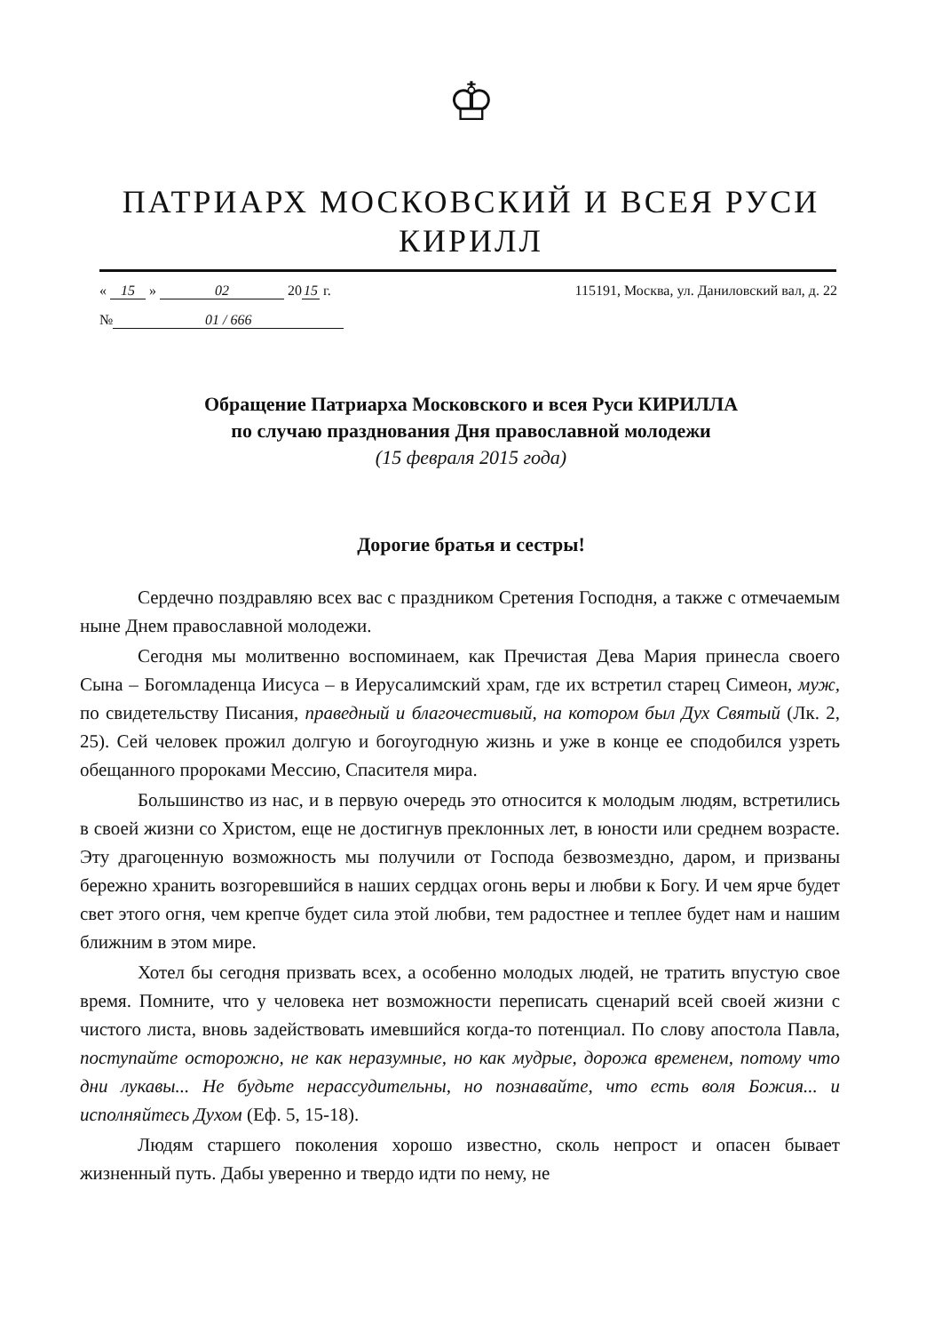♔
ПАТРИАРХ МОСКОВСКИЙ И ВСЕЯ РУСИ
КИРИЛЛ
« 15 » 02 20 15 г. 115191, Москва, ул. Даниловский вал, д. 22
№ 01 / 666
Обращение Патриарха Московского и всея Руси КИРИЛЛА
по случаю празднования Дня православной молодежи
(15 февраля 2015 года)
Дорогие братья и сестры!
Сердечно поздравляю всех вас с праздником Сретения Господня, а также с отмечаемым ныне Днем православной молодежи.
Сегодня мы молитвенно воспоминаем, как Пречистая Дева Мария принесла своего Сына – Богомладенца Иисуса – в Иерусалимский храм, где их встретил старец Симеон, муж, по свидетельству Писания, праведный и благочестивый, на котором был Дух Святый (Лк. 2, 25). Сей человек прожил долгую и богоугодную жизнь и уже в конце ее сподобился узреть обещанного пророками Мессию, Спасителя мира.
Большинство из нас, и в первую очередь это относится к молодым людям, встретились в своей жизни со Христом, еще не достигнув преклонных лет, в юности или среднем возрасте. Эту драгоценную возможность мы получили от Господа безвозмездно, даром, и призваны бережно хранить возгоревшийся в наших сердцах огонь веры и любви к Богу. И чем ярче будет свет этого огня, чем крепче будет сила этой любви, тем радостнее и теплее будет нам и нашим ближним в этом мире.
Хотел бы сегодня призвать всех, а особенно молодых людей, не тратить впустую свое время. Помните, что у человека нет возможности переписать сценарий всей своей жизни с чистого листа, вновь задействовать имевшийся когда-то потенциал. По слову апостола Павла, поступайте осторожно, не как неразумные, но как мудрые, дорожа временем, потому что дни лукавы... Не будьте нерассудительны, но познавайте, что есть воля Божия... и исполняйтесь Духом (Еф. 5, 15-18).
Людям старшего поколения хорошо известно, сколь непрост и опасен бывает жизненный путь. Дабы уверенно и твердо идти по нему, не